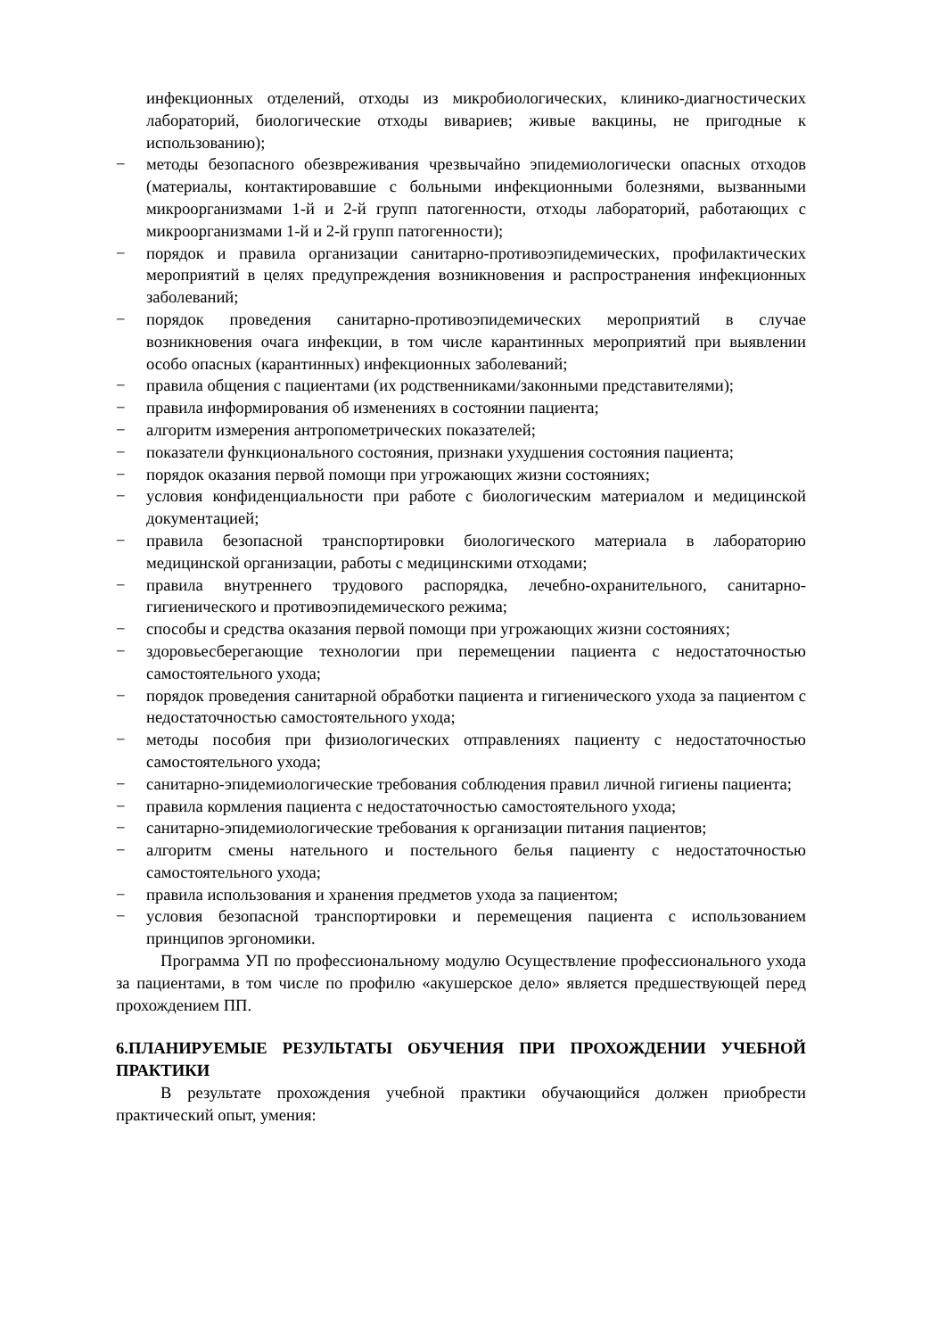инфекционных отделений, отходы из микробиологических, клинико-диагностических лабораторий, биологические отходы вивариев; живые вакцины, не пригодные к использованию);
− методы безопасного обезвреживания чрезвычайно эпидемиологически опасных отходов (материалы, контактировавшие с больными инфекционными болезнями, вызванными микроорганизмами 1-й и 2-й групп патогенности, отходы лабораторий, работающих с микроорганизмами 1-й и 2-й групп патогенности);
− порядок и правила организации санитарно-противоэпидемических, профилактических мероприятий в целях предупреждения возникновения и распространения инфекционных заболеваний;
− порядок проведения санитарно-противоэпидемических мероприятий в случае возникновения очага инфекции, в том числе карантинных мероприятий при выявлении особо опасных (карантинных) инфекционных заболеваний;
− правила общения с пациентами (их родственниками/законными представителями);
− правила информирования об изменениях в состоянии пациента;
− алгоритм измерения антропометрических показателей;
− показатели функционального состояния, признаки ухудшения состояния пациента;
− порядок оказания первой помощи при угрожающих жизни состояниях;
− условия конфиденциальности при работе с биологическим материалом и медицинской документацией;
− правила безопасной транспортировки биологического материала в лабораторию медицинской организации, работы с медицинскими отходами;
− правила внутреннего трудового распорядка, лечебно-охранительного, санитарно-гигиенического и противоэпидемического режима;
− способы и средства оказания первой помощи при угрожающих жизни состояниях;
− здоровьесберегающие технологии при перемещении пациента с недостаточностью самостоятельного ухода;
− порядок проведения санитарной обработки пациента и гигиенического ухода за пациентом с недостаточностью самостоятельного ухода;
− методы пособия при физиологических отправлениях пациенту с недостаточностью самостоятельного ухода;
− санитарно-эпидемиологические требования соблюдения правил личной гигиены пациента;
− правила кормления пациента с недостаточностью самостоятельного ухода;
− санитарно-эпидемиологические требования к организации питания пациентов;
− алгоритм смены нательного и постельного белья пациенту с недостаточностью самостоятельного ухода;
− правила использования и хранения предметов ухода за пациентом;
− условия безопасной транспортировки и перемещения пациента с использованием принципов эргономики.
Программа УП по профессиональному модулю Осуществление профессионального ухода за пациентами, в том числе по профилю «акушерское дело» является предшествующей перед прохождением ПП.
6.ПЛАНИРУЕМЫЕ РЕЗУЛЬТАТЫ ОБУЧЕНИЯ ПРИ ПРОХОЖДЕНИИ УЧЕБНОЙ ПРАКТИКИ
В результате прохождения учебной практики обучающийся должен приобрести практический опыт, умения: